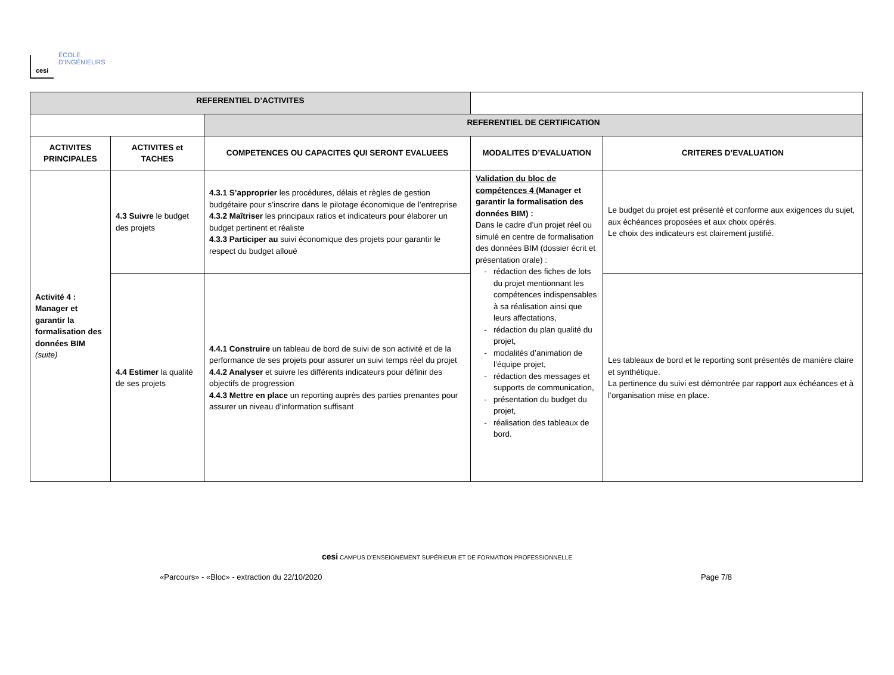cesi
ÉCOLE
D'INGÉNIEURS
| REFERENTIEL D’ACTIVITES | | | | |
| | | REFERENTIEL DE CERTIFICATION | | |
| ACTIVITES PRINCIPALES | ACTIVITES et TACHES | COMPETENCES OU CAPACITES QUI SERONT EVALUEES | MODALITES D’EVALUATION | CRITERES D’EVALUATION |
| Activité 4 : Manager et garantir la formalisation des données BIM (suite) | 4.3 Suivre le budget des projets | 4.3.1 S’approprier les procédures, délais et règles de gestion budgétaire pour s’inscrire dans le pilotage économique de l’entreprise 4.3.2 Maîtriser les principaux ratios et indicateurs pour élaborer un budget pertinent et réaliste 4.3.3 Participer au suivi économique des projets pour garantir le respect du budget alloué | Validation du bloc de compétences 4 ( Manager et garantir la formalisation des données BIM) : Dans le cadre d’un projet réel ou simulé en centre de formalisation des données BIM (dossier écrit et présentation orale) : rédaction des fiches de lots du projet mentionnant les compétences indispensables à sa réalisation ainsi que leurs affectations, rédaction du plan qualité du projet, modalités d’animation de l’équipe projet, rédaction des messages et supports de communication, présentation du budget du projet, réalisation des tableaux de bord. | Le budget du projet est présenté et conforme aux exigences du sujet, aux échéances proposées et aux choix opérés. Le choix des indicateurs est clairement justifié. |
| | 4.4 Estimer la qualité de ses projets | 4.4.1 Construire un tableau de bord de suivi de son activité et de la performance de ses projets pour assurer un suivi temps réel du projet 4.4.2 Analyser et suivre les différents indicateurs pour définir des objectifs de progression 4.4.3 Mettre en place un reporting auprès des parties prenantes pour assurer un niveau d’information suffisant | | Les tableaux de bord et le reporting sont présentés de manière claire et synthétique. La pertinence du suivi est démontrée par rapport aux échéances et à l’organisation mise en place. |
cesi CAMPUS D’ENSEIGNEMENT SUPÉRIEUR ET DE FORMATION PROFESSIONNELLE
«Parcours» - «Bloc» - extraction du 22/10/2020 Page 7/8